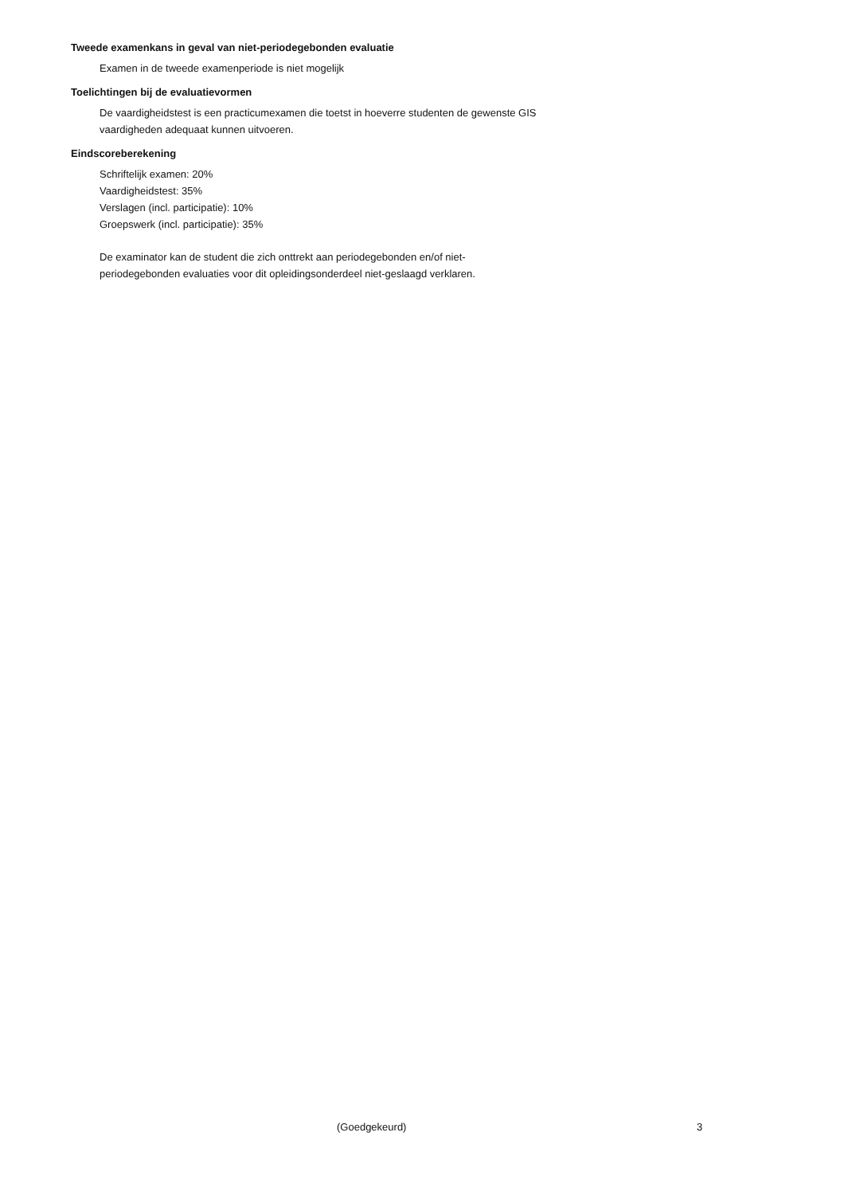Tweede examenkans in geval van niet-periodegebonden evaluatie
Examen in de tweede examenperiode is niet mogelijk
Toelichtingen bij de evaluatievormen
De vaardigheidstest is een practicumexamen die toetst in hoeverre studenten de gewenste GIS
vaardigheden adequaat kunnen uitvoeren.
Eindscoreberekening
Schriftelijk examen: 20%
Vaardigheidstest: 35%
Verslagen (incl. participatie): 10%
Groepswerk (incl. participatie): 35%
De examinator kan de student die zich onttrekt aan periodegebonden en/of niet-
periodegebonden evaluaties voor dit opleidingsonderdeel niet-geslaagd verklaren.
(Goedgekeurd) 3